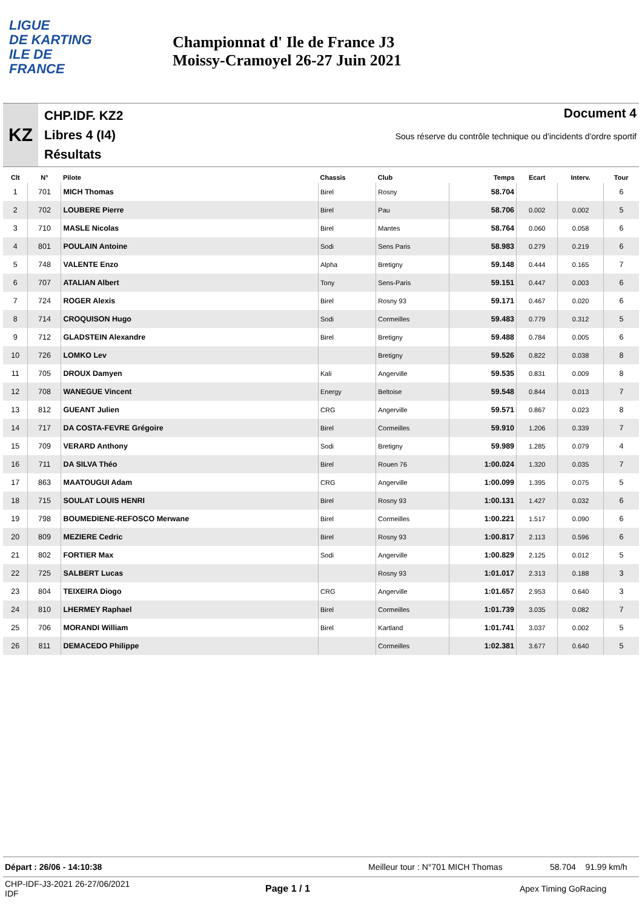LIGUE
DE KARTING
ILE DE
FRANCE
Championnat d' Ile de France J3
Moissy-Cramoyel 26-27 Juin 2021
KZ
CHP.IDF. KZ2
Libres 4 (I4)
Résultats
Document 4
Sous réserve du contrôle technique ou d'incidents d'ordre sportif
| Clt | N° | Pilote | Chassis | Club | Temps | Ecart | Interv. | Tour |
| --- | --- | --- | --- | --- | --- | --- | --- | --- |
| 1 | 701 | MICH Thomas | Birel | Rosny | 58.704 | | | 6 |
| 2 | 702 | LOUBERE Pierre | Birel | Pau | 58.706 | 0.002 | 0.002 | 5 |
| 3 | 710 | MASLE Nicolas | Birel | Mantes | 58.764 | 0.060 | 0.058 | 6 |
| 4 | 801 | POULAIN Antoine | Sodi | Sens Paris | 58.983 | 0.279 | 0.219 | 6 |
| 5 | 748 | VALENTE Enzo | Alpha | Bretigny | 59.148 | 0.444 | 0.165 | 7 |
| 6 | 707 | ATALIAN Albert | Tony | Sens-Paris | 59.151 | 0.447 | 0.003 | 6 |
| 7 | 724 | ROGER Alexis | Birel | Rosny 93 | 59.171 | 0.467 | 0.020 | 6 |
| 8 | 714 | CROQUISON Hugo | Sodi | Cormeilles | 59.483 | 0.779 | 0.312 | 5 |
| 9 | 712 | GLADSTEIN Alexandre | Birel | Bretigny | 59.488 | 0.784 | 0.005 | 6 |
| 10 | 726 | LOMKO Lev | | Bretigny | 59.526 | 0.822 | 0.038 | 8 |
| 11 | 705 | DROUX Damyen | Kali | Angerville | 59.535 | 0.831 | 0.009 | 8 |
| 12 | 708 | WANEGUE Vincent | Energy | Beltoise | 59.548 | 0.844 | 0.013 | 7 |
| 13 | 812 | GUEANT Julien | CRG | Angerville | 59.571 | 0.867 | 0.023 | 8 |
| 14 | 717 | DA COSTA-FEVRE Grégoire | Birel | Cormeilles | 59.910 | 1.206 | 0.339 | 7 |
| 15 | 709 | VERARD Anthony | Sodi | Bretigny | 59.989 | 1.285 | 0.079 | 4 |
| 16 | 711 | DA SILVA Théo | Birel | Rouen 76 | 1:00.024 | 1.320 | 0.035 | 7 |
| 17 | 863 | MAATOUGUI Adam | CRG | Angerville | 1:00.099 | 1.395 | 0.075 | 5 |
| 18 | 715 | SOULAT LOUIS HENRI | Birel | Rosny 93 | 1:00.131 | 1.427 | 0.032 | 6 |
| 19 | 798 | BOUMEDIENE-REFOSCO Merwane | Birel | Cormeilles | 1:00.221 | 1.517 | 0.090 | 6 |
| 20 | 809 | MEZIERE Cedric | Birel | Rosny 93 | 1:00.817 | 2.113 | 0.596 | 6 |
| 21 | 802 | FORTIER Max | Sodi | Angerville | 1:00.829 | 2.125 | 0.012 | 5 |
| 22 | 725 | SALBERT Lucas | | Rosny 93 | 1:01.017 | 2.313 | 0.188 | 3 |
| 23 | 804 | TEIXEIRA Diogo | CRG | Angerville | 1:01.657 | 2.953 | 0.640 | 3 |
| 24 | 810 | LHERMEY Raphael | Birel | Cormeilles | 1:01.739 | 3.035 | 0.082 | 7 |
| 25 | 706 | MORANDI William | Birel | Kartland | 1:01.741 | 3.037 | 0.002 | 5 |
| 26 | 811 | DEMACEDO Philippe | | Cormeilles | 1:02.381 | 3.677 | 0.640 | 5 |
Départ : 26/06 - 14:10:38 Meilleur tour : N°701 MICH Thomas 58.704 91.99 km/h
CHP-IDF-J3-2021 26-27/06/2021
IDF
Page 1 / 1 Apex Timing GoRacing